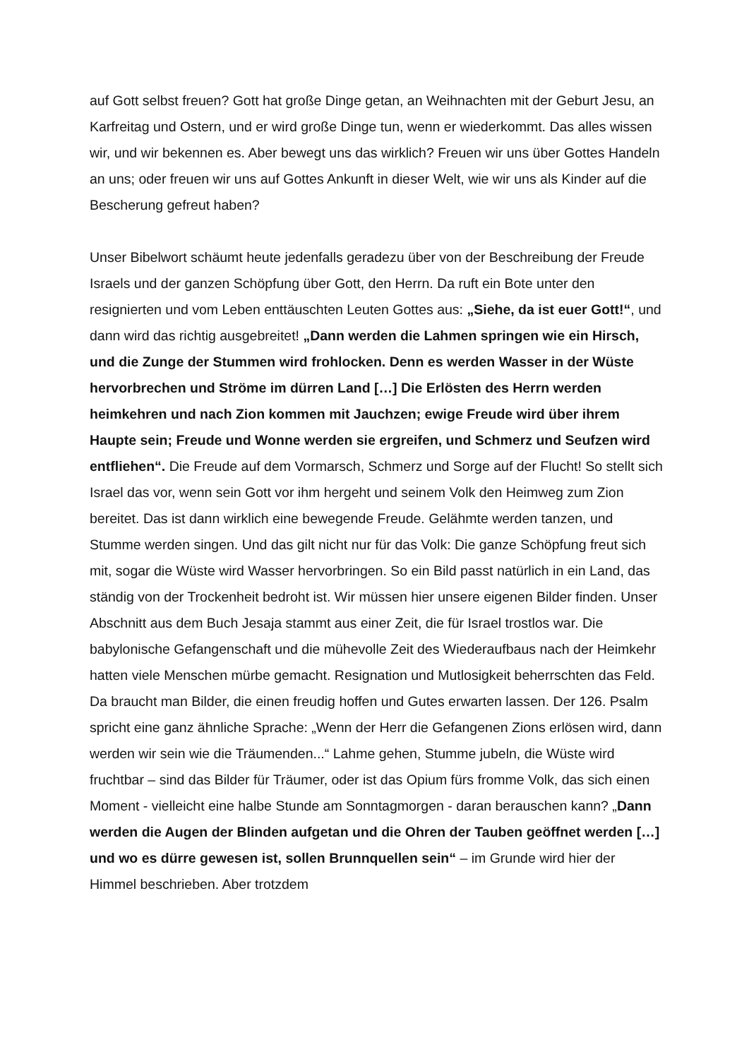auf Gott selbst freuen? Gott hat große Dinge getan, an Weihnachten mit der Geburt Jesu, an Karfreitag und Ostern, und er wird große Dinge tun, wenn er wiederkommt. Das alles wissen wir, und wir bekennen es. Aber bewegt uns das wirklich? Freuen wir uns über Gottes Handeln an uns; oder freuen wir uns auf Gottes Ankunft in dieser Welt, wie wir uns als Kinder auf die Bescherung gefreut haben?
Unser Bibelwort schäumt heute jedenfalls geradezu über von der Beschreibung der Freude Israels und der ganzen Schöpfung über Gott, den Herrn. Da ruft ein Bote unter den resignierten und vom Leben enttäuschten Leuten Gottes aus: „Siehe, da ist euer Gott!“, und dann wird das richtig ausgebreitet! „Dann werden die Lahmen springen wie ein Hirsch, und die Zunge der Stummen wird frohlocken. Denn es werden Wasser in der Wüste hervorbrechen und Ströme im dürren Land […] Die Erlösten des Herrn werden heimkehren und nach Zion kommen mit Jauchzen; ewige Freude wird über ihrem Haupte sein; Freude und Wonne werden sie ergreifen, und Schmerz und Seufzen wird entfliehen“. Die Freude auf dem Vormarsch, Schmerz und Sorge auf der Flucht! So stellt sich Israel das vor, wenn sein Gott vor ihm hergeht und seinem Volk den Heimweg zum Zion bereitet. Das ist dann wirklich eine bewegende Freude. Gelähmte werden tanzen, und Stumme werden singen. Und das gilt nicht nur für das Volk: Die ganze Schöpfung freut sich mit, sogar die Wüste wird Wasser hervorbringen. So ein Bild passt natürlich in ein Land, das ständig von der Trockenheit bedroht ist. Wir müssen hier unsere eigenen Bilder finden. Unser Abschnitt aus dem Buch Jesaja stammt aus einer Zeit, die für Israel trostlos war. Die babylonische Gefangenschaft und die mühevolle Zeit des Wiederaufbaus nach der Heimkehr hatten viele Menschen mürbe gemacht. Resignation und Mutlosigkeit beherrschten das Feld. Da braucht man Bilder, die einen freudig hoffen und Gutes erwarten lassen. Der 126. Psalm spricht eine ganz ähnliche Sprache: „Wenn der Herr die Gefangenen Zions erlösen wird, dann werden wir sein wie die Träumenden...“ Lahme gehen, Stumme jubeln, die Wüste wird fruchtbar – sind das Bilder für Träumer, oder ist das Opium fürs fromme Volk, das sich einen Moment - vielleicht eine halbe Stunde am Sonntagmorgen - daran berauschen kann? „Dann werden die Augen der Blinden aufgetan und die Ohren der Tauben geöffnet werden […] und wo es dürre gewesen ist, sollen Brunnquellen sein“ – im Grunde wird hier der Himmel beschrieben. Aber trotzdem